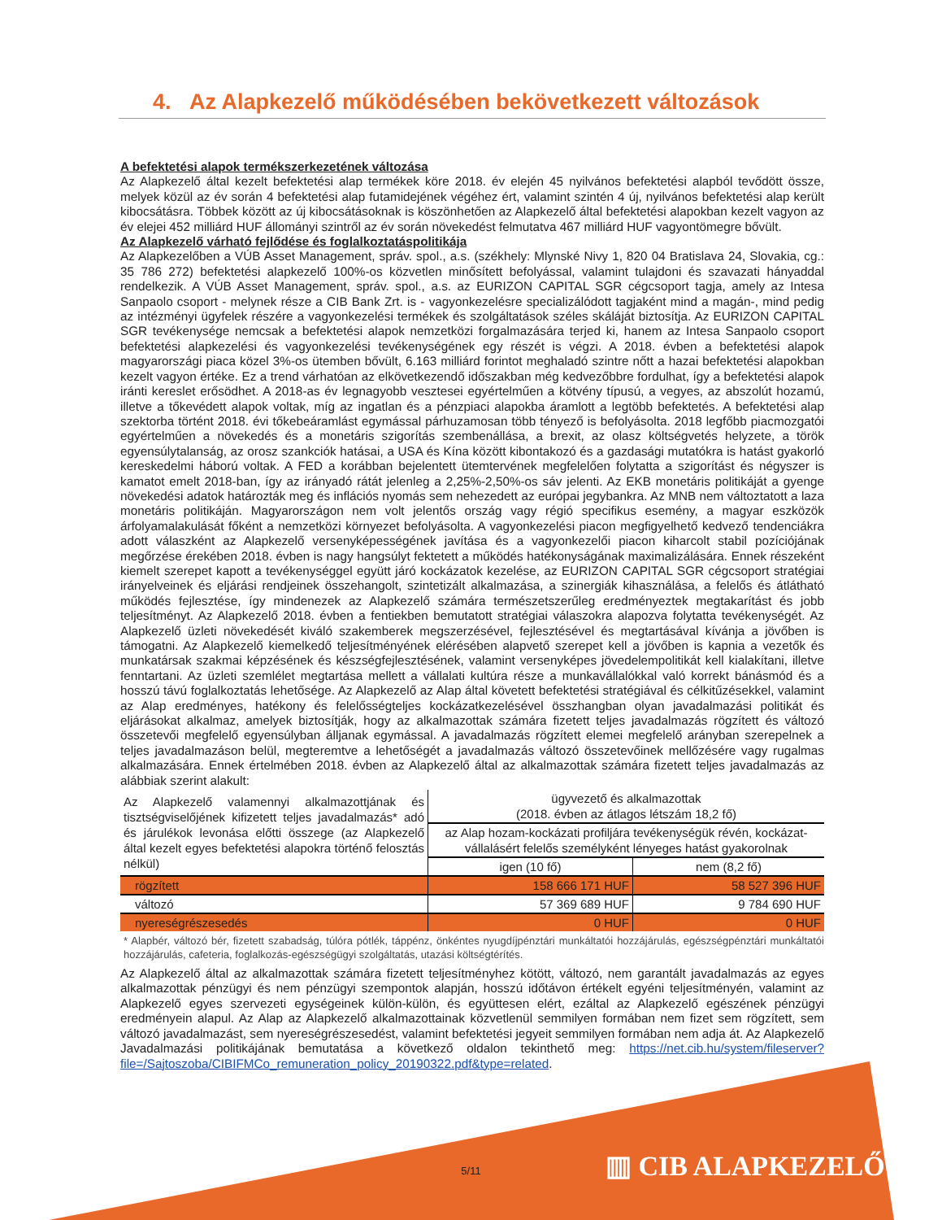4. Az Alapkezelő működésében bekövetkezett változások
A befektetési alapok termékszerkezetének változása
Az Alapkezelő által kezelt befektetési alap termékek köre 2018. év elején 45 nyilvános befektetési alapból tevődött össze, melyek közül az év során 4 befektetési alap futamidejének végéhez ért, valamint szintén 4 új, nyilvános befektetési alap került kibocsátásra. Többek között az új kibocsátásoknak is köszönhetően az Alapkezelő által befektetési alapokban kezelt vagyon az év elejei 452 milliárd HUF állományi szintről az év során növekedést felmutatva 467 milliárd HUF vagyontömegre bővült.
Az Alapkezelő várható fejlődése és foglalkoztatáspolitikája
Az Alapkezelőben a VÚB Asset Management, správ. spol., a.s. (székhely: Mlynské Nivy 1, 820 04 Bratislava 24, Slovakia, cg.: 35 786 272) befektetési alapkezelő 100%-os közvetlen minősített befolyással, valamint tulajdoni és szavazati hányaddal rendelkezik. A VÚB Asset Management, správ. spol., a.s. az EURIZON CAPITAL SGR cégcsoport tagja, amely az Intesa Sanpaolo csoport - melynek része a CIB Bank Zrt. is - vagyonkezelésre specializálódott tagjaként mind a magán-, mind pedig az intézményi ügyfelek részére a vagyonkezelési termékek és szolgáltatások széles skáláját biztosítja. Az EURIZON CAPITAL SGR tevékenysége nemcsak a befektetési alapok nemzetközi forgalmazására terjed ki, hanem az Intesa Sanpaolo csoport befektetési alapkezelési és vagyonkezelési tevékenységének egy részét is végzi. A 2018. évben a befektetési alapok magyarországi piaca közel 3%-os ütemben bővült, 6.163 milliárd forintot meghaladó szintre nőtt a hazai befektetési alapokban kezelt vagyon értéke. Ez a trend várhatóan az elkövetkezendő időszakban még kedvezőbbre fordulhat, így a befektetési alapok iránti kereslet erősödhet. A 2018-as év legnagyobb vesztesei egyértelműen a kötvény típusú, a vegyes, az abszolút hozamú, illetve a tőkevédett alapok voltak, míg az ingatlan és a pénzpiaci alapokba áramlott a legtöbb befektetés. A befektetési alap szektorba történt 2018. évi tőkebeáramlást egymással párhuzamosan több tényező is befolyásolta. 2018 legfőbb piacmozgatói egyértelműen a növekedés és a monetáris szigorítás szembenállása, a brexit, az olasz költségvetés helyzete, a török egyensúlytalanság, az orosz szankciók hatásai, a USA és Kína között kibontakozó és a gazdasági mutatókra is hatást gyakorló kereskedelmi háború voltak. A FED a korábban bejelentett ütemtervének megfelelően folytatta a szigorítást és négyszer is kamatot emelt 2018-ban, így az irányadó rátát jelenleg a 2,25%-2,50%-os sáv jelenti. Az EKB monetáris politikáját a gyenge növekedési adatok határozták meg és inflációs nyomás sem nehezedett az európai jegybankra. Az MNB nem változtatott a laza monetáris politikáján. Magyarországon nem volt jelentős ország vagy régió specifikus esemény, a magyar eszközök árfolyamalakulását főként a nemzetközi környezet befolyásolta. A vagyonkezelési piacon megfigyelhető kedvező tendenciákra adott válaszként az Alapkezelő versenyképességének javítása és a vagyonkezelői piacon kiharcolt stabil pozíciójának megőrzése érekében 2018. évben is nagy hangsúlyt fektetett a működés hatékonyságának maximalizálására. Ennek részeként kiemelt szerepet kapott a tevékenységgel együtt járó kockázatok kezelése, az EURIZON CAPITAL SGR cégcsoport stratégiai irányelveinek és eljárási rendjeinek összehangolt, szintetizált alkalmazása, a szinergiák kihasználása, a felelős és átlátható működés fejlesztése, így mindenezek az Alapkezelő számára természetszerűleg eredményeztek megtakarítást és jobb teljesítményt. Az Alapkezelő 2018. évben a fentiekben bemutatott stratégiai válaszokra alapozva folytatta tevékenységét. Az Alapkezelő üzleti növekedését kiváló szakemberek megszerzésével, fejlesztésével és megtartásával kívánja a jövőben is támogatni. Az Alapkezelő kiemelkedő teljesítményének elérésében alapvető szerepet kell a jövőben is kapnia a vezetők és munkatársak szakmai képzésének és készségfejlesztésének, valamint versenyképes jövedelempolitikát kell kialakítani, illetve fenntartani. Az üzleti szemlélet megtartása mellett a vállalati kultúra része a munkavállalókkal való korrekt bánásmód és a hosszú távú foglalkoztatás lehetősége. Az Alapkezelő az Alap által követett befektetési stratégiával és célkitűzésekkel, valamint az Alap eredményes, hatékony és felelősségteljes kockázatkezelésével összhangban olyan javadalmazási politikát és eljárásokat alkalmaz, amelyek biztosítják, hogy az alkalmazottak számára fizetett teljes javadalmazás rögzített és változó összetevői megfelelő egyensúlyban álljanak egymással. A javadalmazás rögzített elemei megfelelő arányban szerepelnek a teljes javadalmazáson belül, megteremtve a lehetőségét a javadalmazás változó összetevőinek mellőzésére vagy rugalmas alkalmazására. Ennek értelmében 2018. évben az Alapkezelő által az alkalmazottak számára fizetett teljes javadalmazás az alábbiak szerint alakult:
| Az Alapkezelő valamennyi alkalmazottjának és tisztségviselőjének kifizetett teljes javadalmazás* adó és járulékok levonása előtti összege (az Alapkezelő által kezelt egyes befektetési alapokra történő felosztás nélkül) | ügyvezető és alkalmazottak (2018. évben az átlagos létszám 18,2 fő) | |
| --- | --- | --- |
| | az Alap hozam-kockázati profiljára tevékenységük révén, kockázat-vállalásért felelős személyként lényeges hatást gyakorolnak | |
| | igen (10 fő) | nem (8,2 fő) |
| rögzített | 158 666 171 HUF | 58 527 396 HUF |
| változó | 57 369 689 HUF | 9 784 690 HUF |
| nyereségrészesedés | 0 HUF | 0 HUF |
* Alapbér, változó bér, fizetett szabadság, túlóra pótlék, táppénz, önkéntes nyugdíjpénztári munkáltatói hozzájárulás, egészségpénztári munkáltatói hozzájárulás, cafeteria, foglalkozás-egészségügyi szolgáltatás, utazási költségtérítés.
Az Alapkezelő által az alkalmazottak számára fizetett teljesítményhez kötött, változó, nem garantált javadalmazás az egyes alkalmazottak pénzügyi és nem pénzügyi szempontok alapján, hosszú időtávon értékelt egyéni teljesítményén, valamint az Alapkezelő egyes szervezeti egységeinek külön-külön, és együttesen elért, ezáltal az Alapkezelő egészének pénzügyi eredményein alapul. Az Alap az Alapkezelő alkalmazottainak közvetlenül semmilyen formában nem fizet sem rögzített, sem változó javadalmazást, sem nyereségrészesedést, valamint befektetési jegyeit semmilyen formában nem adja át. Az Alapkezelő Javadalmazási politikájának bemutatása a következő oldalon tekinthető meg: https://net.cib.hu/system/fileserver?file=/Sajtoszoba/CIBIFMCo_remuneration_policy_20190322.pdf&type=related.
5/11 ▥ CIB ALAPKEZELŐ